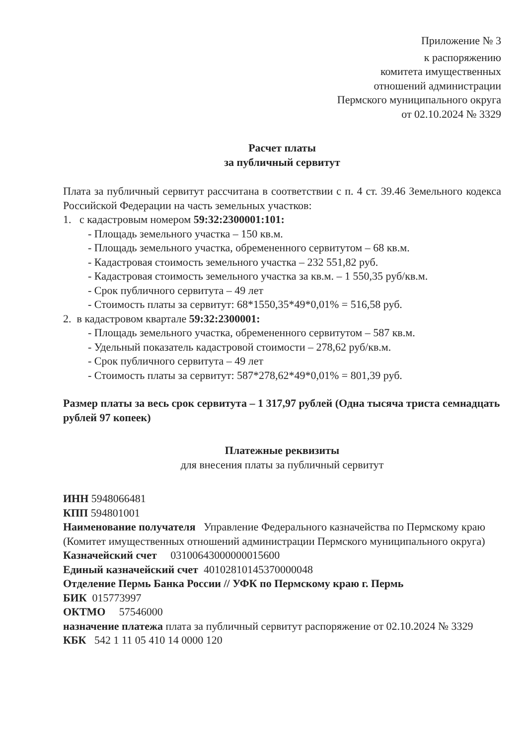Приложение № 3
к распоряжению
комитета имущественных
отношений администрации
Пермского муниципального округа
от 02.10.2024 № 3329
Расчет платы
за публичный сервитут
Плата за публичный сервитут рассчитана в соответствии с п. 4 ст. 39.46 Земельного кодекса Российской Федерации на часть земельных участков:
1. с кадастровым номером 59:32:2300001:101:
- Площадь земельного участка – 150 кв.м.
- Площадь земельного участка, обремененного сервитутом – 68 кв.м.
- Кадастровая стоимость земельного участка – 232 551,82 руб.
- Кадастровая стоимость земельного участка за кв.м. – 1 550,35 руб/кв.м.
- Срок публичного сервитута – 49 лет
- Стоимость платы за сервитут: 68*1550,35*49*0,01% = 516,58 руб.
2. в кадастровом квартале 59:32:2300001:
- Площадь земельного участка, обремененного сервитутом – 587 кв.м.
- Удельный показатель кадастровой стоимости – 278,62 руб/кв.м.
- Срок публичного сервитута – 49 лет
- Стоимость платы за сервитут: 587*278,62*49*0,01% = 801,39 руб.
Размер платы за весь срок сервитута – 1 317,97 рублей (Одна тысяча триста семнадцать рублей 97 копеек)
Платежные реквизиты
для внесения платы за публичный сервитут
ИНН 5948066481
КПП 594801001
Наименование получателя Управление Федерального казначейства по Пермскому краю (Комитет имущественных отношений администрации Пермского муниципального округа)
Казначейский счет 03100643000000015600
Единый казначейский счет 40102810145370000048
Отделение Пермь Банка России // УФК по Пермскому краю г. Пермь
БИК 015773997
ОКТМО 57546000
назначение платежа плата за публичный сервитут распоряжение от 02.10.2024 № 3329
КБК 542 1 11 05 410 14 0000 120